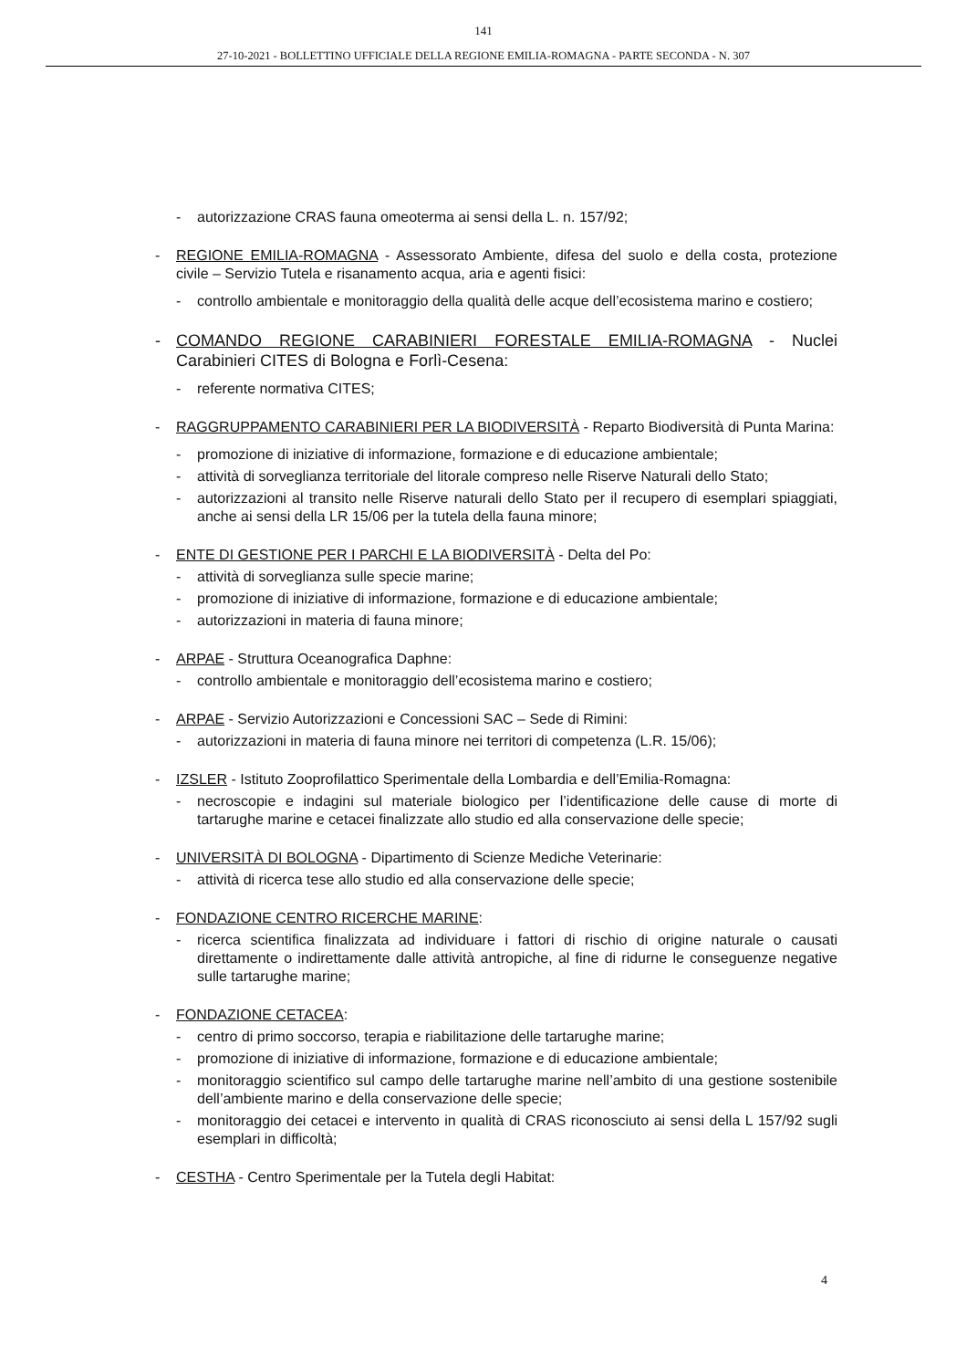141
27-10-2021 - BOLLETTINO UFFICIALE DELLA REGIONE EMILIA-ROMAGNA - PARTE SECONDA - N. 307
- autorizzazione CRAS fauna omeoterma ai sensi della L. n. 157/92;
- REGIONE EMILIA-ROMAGNA - Assessorato Ambiente, difesa del suolo e della costa, protezione civile – Servizio Tutela e risanamento acqua, aria e agenti fisici:
- controllo ambientale e monitoraggio della qualità delle acque dell’ecosistema marino e costiero;
- COMANDO REGIONE CARABINIERI FORESTALE EMILIA-ROMAGNA - Nuclei Carabinieri CITES di Bologna e Forlì-Cesena:
- referente normativa CITES;
- RAGGRUPPAMENTO CARABINIERI PER LA BIODIVERSITÀ - Reparto Biodiversità di Punta Marina:
- promozione di iniziative di informazione, formazione e di educazione ambientale;
- attività di sorveglianza territoriale del litorale compreso nelle Riserve Naturali dello Stato;
- autorizzazioni al transito nelle Riserve naturali dello Stato per il recupero di esemplari spiaggiati, anche ai sensi della LR 15/06 per la tutela della fauna minore;
- ENTE DI GESTIONE PER I PARCHI E LA BIODIVERSITÀ - Delta del Po:
- attività di sorveglianza sulle specie marine;
- promozione di iniziative di informazione, formazione e di educazione ambientale;
- autorizzazioni in materia di fauna minore;
- ARPAE - Struttura Oceanografica Daphne:
- controllo ambientale e monitoraggio dell’ecosistema marino e costiero;
- ARPAE - Servizio Autorizzazioni e Concessioni SAC – Sede di Rimini:
- autorizzazioni in materia di fauna minore nei territori di competenza (L.R. 15/06);
- IZSLER - Istituto Zooprofilattico Sperimentale della Lombardia e dell’Emilia-Romagna:
- necroscopie e indagini sul materiale biologico per l’identificazione delle cause di morte di tartarughe marine e cetacei finalizzate allo studio ed alla conservazione delle specie;
- UNIVERSITÀ DI BOLOGNA - Dipartimento di Scienze Mediche Veterinarie:
- attività di ricerca tese allo studio ed alla conservazione delle specie;
- FONDAZIONE CENTRO RICERCHE MARINE:
- ricerca scientifica finalizzata ad individuare i fattori di rischio di origine naturale o causati direttamente o indirettamente dalle attività antropiche, al fine di ridurne le conseguenze negative sulle tartarughe marine;
- FONDAZIONE CETACEA:
- centro di primo soccorso, terapia e riabilitazione delle tartarughe marine;
- promozione di iniziative di informazione, formazione e di educazione ambientale;
- monitoraggio scientifico sul campo delle tartarughe marine nell’ambito di una gestione sostenibile dell’ambiente marino e della conservazione delle specie;
- monitoraggio dei cetacei e intervento in qualità di CRAS riconosciuto ai sensi della L 157/92 sugli esemplari in difficoltà;
- CESTHA - Centro Sperimentale per la Tutela degli Habitat:
4